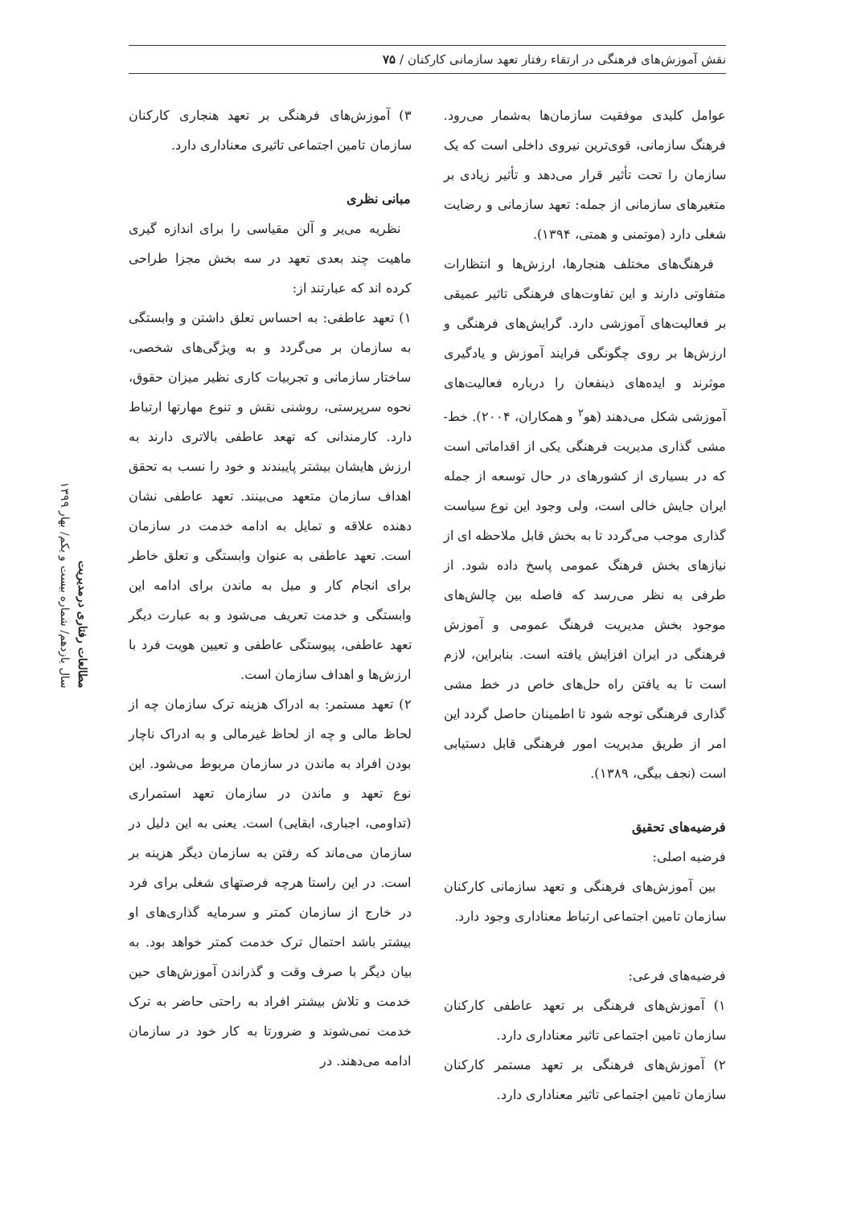نقش آموزش‌های فرهنگی در ارتقاء رفتار تعهد سازمانی کارکنان / ۷۵
عوامل کلیدی موفقیت سازمان‌ها به‌شمار می‌رود. فرهنگ سازمانی، قوی‌ترین نیروی داخلی است که یک سازمان را تحت تأثیر قرار می‌دهد و تأثیر زیادی بر متغیرهای سازمانی از جمله: تعهد سازمانی و رضایت شغلی دارد (موتمنی و همتی، ۱۳۹۴).
فرهنگ‌های مختلف هنجارها، ارزش‌ها و انتظارات متفاوتی دارند و این تفاوت‌های فرهنگی تاثیر عمیقی بر فعالیت‌های آموزشی دارد. گرایش‌های فرهنگی و ارزش‌ها بر روی چگونگی فرایند آموزش و یادگیری موثرند و ایده‌های ذینفعان را درباره فعالیت‌های آموزشی شکل می‌دهند (هو<sup>۲</sup> و همکاران، ۲۰۰۴). خط-مشی گذاری مدیریت فرهنگی یکی از اقداماتی است که در بسیاری از کشورهای در حال توسعه از جمله ایران جایش خالی است، ولی وجود این نوع سیاست گذاری موجب می‌گردد تا به بخش قابل ملاحظه ای از نیازهای بخش فرهنگ عمومی پاسخ داده شود. از طرفی به نظر می‌رسد که فاصله بین چالش‌های موجود بخش مدیریت فرهنگ عمومی و آموزش فرهنگی در ایران افزایش یافته است. بنابراین، لازم است تا به یافتن راه حل‌های خاص در خط مشی گذاری فرهنگی توجه شود تا اطمینان حاصل گردد این امر از طریق مدیریت امور فرهنگی قابل دستیابی است (نجف بیگی، ۱۳۸۹).
فرضیه‌های تحقیق
فرضیه اصلی:
بین آموزش‌های فرهنگی و تعهد سازمانی کارکنان سازمان تامین اجتماعی ارتباط معناداری وجود دارد.
فرضیه‌های فرعی:
۱) آموزش‌های فرهنگی بر تعهد عاطفی کارکنان سازمان تامین اجتماعی تاثیر معناداری دارد.
۲) آموزش‌های فرهنگی بر تعهد مستمر کارکنان سازمان تامین اجتماعی تاثیر معناداری دارد.
۳) آموزش‌های فرهنگی بر تعهد هنجاری کارکنان سازمان تامین اجتماعی تاثیری معناداری دارد.
مبانی نظری
نظریه می‌یر و آلن مقیاسی را برای اندازه گیری ماهیت چند بعدی تعهد در سه بخش مجزا طراحی کرده اند که عبارتند از:
۱) تعهد عاطفی: به احساس تعلق داشتن و وابستگی به سازمان بر می‌گردد و به ویژگی‌های شخصی، ساختار سازمانی و تجربیات کاری نظیر میزان حقوق، نحوه سرپرستی، روشنی نقش و تنوع مهارتها ارتباط دارد. کارمندانی که تهعد عاطفی بالاتری دارند به ارزش هایشان بیشتر پایبندند و خود را نسب به تحقق اهداف سازمان متعهد می‌بینند. تعهد عاطفی نشان دهنده علاقه و تمایل به ادامه خدمت در سازمان است. تعهد عاطفی به عنوان وابستگی و تعلق خاطر برای انجام کار و میل به ماندن برای ادامه این وابستگی و خدمت تعریف می‌شود و به عبارت دیگر تعهد عاطفی، پیوستگی عاطفی و تعیین هویت فرد با ارزش‌ها و اهداف سازمان است.
۲) تعهد مستمر: به ادراک هزینه ترک سازمان چه از لحاظ مالی و چه از لحاظ غیرمالی و به ادراک ناچار بودن افراد به ماندن در سازمان مربوط می‌شود. این نوع تعهد و ماندن در سازمان تعهد استمراری (تداومی، اجباری، ابقایی) است. یعنی به این دلیل در سازمان می‌ماند که رفتن به سازمان دیگر هزینه بر است. در این راستا هرچه فرصتهای شغلی برای فرد در خارج از سازمان کمتر و سرمایه گذاری‌های او بیشتر باشد احتمال ترک خدمت کمتر خواهد بود. به بیان دیگر با صرف وقت و گذراندن آموزش‌های حین خدمت و تلاش بیشتر افراد به راحتی حاضر به ترک خدمت نمی‌شوند و ضرورتا به کار خود در سازمان ادامه می‌دهند. در
مطالعات رفتاری درمدیریت
سال یازدهم/ شماره بیست و یکم/ بهار ۱۳۹۹